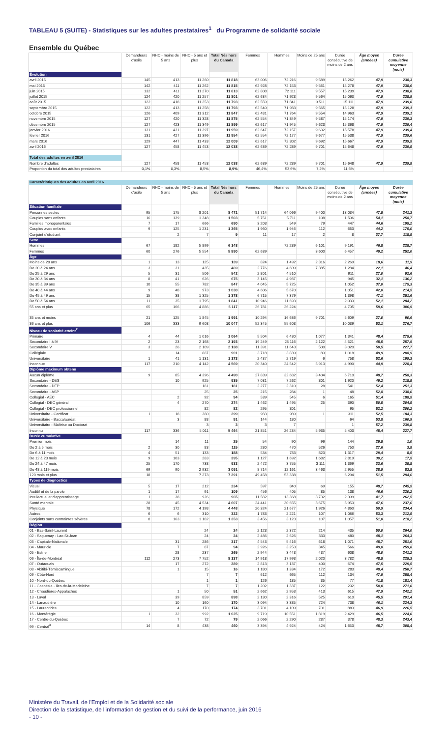TABLEAU 5 (SUITE) - Statistiques sur les adultes prestataires<sup>1</sup> du Programme de solidarité sociale
Ensemble du Québec
| | Demandeurs d'asile | NHC - moins de 5 ans | NHC - 5 ans et plus | Total Nés hors du Canada | Femmes | Hommes | Moins de 25 ans | Durée consécutive de moins de 2 ans | Âge moyen (années) | Durée cumulative moyenne (mois) |
| --- | --- | --- | --- | --- | --- | --- | --- | --- | --- | --- |
| Évolution | | | | | | | | | | |
| avril 2015 | 145 | 413 | 11 260 | 11 818 | 63 006 | 72 216 | 9 589 | 15 262 | 47,9 | 238,3 |
| mai 2015 | 142 | 411 | 11 262 | 11 815 | 62 928 | 72 153 | 9 561 | 15 278 | 47,9 | 238,6 |
| juin 2015 | 132 | 411 | 11 270 | 11 813 | 62 808 | 72 111 | 9 557 | 15 239 | 47,9 | 238,8 |
| juillet 2015 | 124 | 420 | 11 257 | 11 801 | 62 634 | 71 923 | 9 564 | 15 060 | 47,9 | 238,9 |
| août 2015 | 122 | 418 | 11 253 | 11 793 | 62 559 | 71 841 | 9 511 | 15 111 | 47,9 | 239,0 |
| septembre 2015 | 122 | 413 | 11 258 | 11 793 | 62 540 | 71 933 | 9 565 | 15 128 | 47,9 | 239,1 |
| octobre 2015 | 126 | 409 | 11 312 | 11 847 | 62 481 | 71 764 | 9 554 | 14 963 | 47,9 | 239,1 |
| novembre 2015 | 127 | 420 | 11 328 | 11 875 | 62 554 | 71 849 | 9 587 | 15 174 | 47,9 | 239,3 |
| décembre 2015 | 127 | 423 | 11 349 | 11 899 | 62 617 | 71 945 | 9 623 | 15 368 | 47,9 | 239,4 |
| janvier 2016 | 131 | 431 | 11 397 | 11 959 | 62 647 | 72 157 | 9 632 | 15 578 | 47,9 | 239,4 |
| février 2016 | 131 | 427 | 11 396 | 11 954 | 62 554 | 72 177 | 9 677 | 15 538 | 47,9 | 239,6 |
| mars 2016 | 129 | 447 | 11 433 | 12 009 | 62 617 | 72 302 | 9 692 | 15 667 | 47,9 | 239,5 |
| avril 2016 | 127 | 458 | 11 453 | 12 038 | 62 639 | 72 289 | 9 701 | 15 648 | 47,9 | 239,5 |
| Total des adultes en avril 2016 | | | | | | | | | | |
| Nombre d'adultes | 127 | 458 | 11 453 | 12 038 | 62 639 | 72 289 | 9 701 | 15 648 | 47,9 | 239,5 |
| Proportion du total des adultes prestataires | 0,1% | 0,3% | 8,5% | 8,9% | 46,4% | 53,6% | 7,2% | 11,6% | | |
| Caractéristiques des adultes en avril 2016 | | | | | | | | | | |
| | Demandeurs d'asile | NHC - moins de 5 ans | NHC - 5 ans et plus | Total Nés hors du Canada | Femmes | Hommes | Moins de 25 ans | Durée consécutive de moins de 2 ans | Âge moyen (années) | Durée cumulative moyenne (mois) |
| Situation familiale | | | | | | | | | | |
| Personnes seules | 95 | 175 | 8 201 | 8 471 | 51 714 | 64 066 | 9 400 | 13 034 | 47,5 | 241,3 |
| Couples sans enfants | 16 | 139 | 1 348 | 1 503 | 5 751 | 5 711 | 108 | 1 506 | 54,1 | 258,7 |
| Familles monoparentales | 7 | 17 | 666 | 690 | 3 203 | 549 | 79 | 447 | 44,6 | 195,2 |
| Couples avec enfants | 9 | 125 | 1 231 | 1 365 | 1 960 | 1 946 | 112 | 653 | 44,2 | 175,0 |
| Conjoint d'étudiant | | 2 | 7 | 9 | 11 | 17 | 2 | 8 | 37,7 | 118,5 |
| Sexe | | | | | | | | | | |
| Hommes | 67 | 182 | 5 899 | 6 148 | | 72 289 | 6 101 | 9 191 | 46,8 | 228,7 |
| Femmes | 60 | 276 | 5 554 | 5 890 | 62 639 | | 3 600 | 6 457 | 49,2 | 252,0 |
| Âge | | | | | | | | | | |
| Moins de 20 ans | 1 | 13 | 125 | 139 | 824 | 1 492 | 2 316 | 2 269 | 18,6 | 11,9 |
| De 20 à 24 ans | 3 | 31 | 435 | 469 | 2 776 | 4 609 | 7 385 | 1 284 | 22,1 | 46,4 |
| De 25 à 29 ans | 5 | 31 | 506 | 542 | 2 801 | 4 510 | | 911 | 27,0 | 92,6 |
| De 30 à 34 ans | 8 | 41 | 626 | 675 | 3 145 | 4 987 | | 945 | 32,1 | 136,2 |
| De 35 à 39 ans | 10 | 55 | 782 | 847 | 4 045 | 5 725 | | 1 052 | 37,0 | 175,3 |
| De 40 à 44 ans | 9 | 48 | 973 | 1 030 | 4 606 | 5 670 | | 1 051 | 42,0 | 214,5 |
| De 45 à 49 ans | 15 | 38 | 1 325 | 1 378 | 6 715 | 7 379 | | 1 398 | 47,1 | 251,6 |
| De 50 à 54 ans | 11 | 35 | 1 795 | 1 841 | 10 946 | 11 693 | | 2 033 | 52,1 | 284,2 |
| 55 ans et plus | 65 | 166 | 4 886 | 5 117 | 26 781 | 26 224 | | 4 705 | 59,6 | 306,9 |
| 35 ans et moins | 21 | 125 | 1 845 | 1 991 | 10 294 | 16 686 | 9 701 | 5 609 | 27,0 | 90,6 |
| 36 ans et plus | 106 | 333 | 9 608 | 10 047 | 52 345 | 55 603 | | 10 039 | 53,1 | 276,7 |
| Niveau de scolarité atteint<sup>2</sup> | | | | | | | | | | |
| Primaire | 4 | 44 | 1 016 | 1 064 | 5 504 | 6 430 | 1 077 | 1 341 | 48,4 | 275,6 |
| Secondaire I à IV | 2 | 23 | 2 168 | 2 193 | 19 249 | 23 116 | 2 122 | 4 521 | 48,5 | 257,9 |
| Secondaire V | 3 | 26 | 2 109 | 2 138 | 11 391 | 11 643 | 500 | 3 020 | 50,5 | 227,7 |
| Collégiale | | 14 | 887 | 901 | 3 718 | 3 839 | 83 | 1 018 | 49,9 | 208,9 |
| Universitaire | 1 | 41 | 1 131 | 1 173 | 2 437 | 2 719 | 6 | 758 | 52,6 | 199,3 |
| Inconnue | 117 | 310 | 4 142 | 4 569 | 20 340 | 24 542 | 5 913 | 4 990 | 44,9 | 228,4 |
| Diplôme maximum obtenu | | | | | | | | | | |
| Aucun diplôme | 9 | 85 | 4 396 | 4 490 | 27 839 | 32 682 | 3 404 | 6 710 | 48,7 | 258,3 |
| Secondaire - DES | | 10 | 925 | 935 | 7 031 | 7 262 | 301 | 1 920 | 49,2 | 218,5 |
| Secondaire - DEP | | | 181 | 181 | 2 277 | 2 310 | 28 | 541 | 52,4 | 251,3 |
| Secondaire - ASP | | | 25 | 25 | 215 | 284 | 1 | 48 | 52,8 | 238,0 |
| Collégial - AEC | | 2 | 92 | 94 | 539 | 545 | 6 | 165 | 51,4 | 188,5 |
| Collégial - DEC général | | 4 | 270 | 274 | 1 462 | 1 495 | 25 | 390 | 50,5 | 204,5 |
| Collégial - DEC professionnel | | | 82 | 82 | 295 | 301 | | 95 | 52,2 | 200,2 |
| Universitaire - Certificat | 1 | 18 | 380 | 399 | 983 | 989 | 1 | 311 | 52,5 | 184,3 |
| Universitaire - Baccalauréat | | 3 | 88 | 91 | 144 | 180 | | 64 | 53,8 | 160,9 |
| Universitaire - Maîtrise ou Doctorat | | | 3 | 3 | 3 | 7 | | 1 | 57,2 | 239,8 |
| Inconnu | 117 | 336 | 5 011 | 5 464 | 21 851 | 26 234 | 5 935 | 5 403 | 45,4 | 227,7 |
| Durée cumulative | | | | | | | | | | |
| Premier mois | | 14 | 11 | 25 | 54 | 90 | 96 | 144 | 29,5 | 1,0 |
| De 2 à 5 mois | 2 | 30 | 83 | 115 | 280 | 470 | 526 | 750 | 27,6 | 3,5 |
| De 6 à 11 mois | 4 | 51 | 133 | 188 | 534 | 783 | 823 | 1 317 | 29,4 | 8,5 |
| De 12 à 23 mois | 9 | 103 | 283 | 395 | 1 127 | 1 692 | 1 682 | 2 819 | 30,2 | 17,5 |
| De 24 à 47 mois | 25 | 170 | 738 | 933 | 2 472 | 3 755 | 3 111 | 1 369 | 33,6 | 35,8 |
| De 48 à 119 mois | 69 | 90 | 2 932 | 3 091 | 8 714 | 12 161 | 3 463 | 2 955 | 38,9 | 83,8 |
| 120 mois et plus | 18 | | 7 273 | 7 291 | 49 458 | 53 338 | | 6 294 | 51,5 | 294,6 |
| Types de diagnostics | | | | | | | | | | |
| Visuel | 5 | 17 | 212 | 234 | 597 | 840 | 69 | 155 | 48,7 | 245,5 |
| Auditif et de la parole | 1 | 17 | 91 | 109 | 456 | 405 | 85 | 138 | 46,6 | 220,2 |
| Intellectuel et d'apprentissage | 1 | 38 | 926 | 965 | 11 582 | 13 368 | 3 732 | 2 399 | 41,7 | 262,5 |
| Santé mentale | 28 | 45 | 4 534 | 4 607 | 24 441 | 30 655 | 3 675 | 5 953 | 47,6 | 237,6 |
| Physique | 78 | 172 | 4 198 | 4 448 | 20 324 | 21 677 | 1 926 | 4 860 | 50,9 | 234,4 |
| Autres | 6 | 6 | 310 | 322 | 1 783 | 2 221 | 107 | 1 086 | 53,3 | 212,5 |
| Conjoints sans contraintes sévères | 8 | 163 | 1 182 | 1 353 | 3 456 | 3 123 | 107 | 1 057 | 51,0 | 218,2 |
| Région | | | | | | | | | | |
| 01 - Bas-Saint-Laurent | | | 24 | 24 | 2 123 | 2 372 | 214 | 435 | 50,0 | 264,0 |
| 02 - Saguenay - Lac-St-Jean | | | 24 | 24 | 2 486 | 2 626 | 333 | 480 | 48,1 | 264,3 |
| 03 - Capitale-Nationale | | 31 | 286 | 317 | 4 543 | 5 416 | 618 | 1 071 | 48,7 | 251,6 |
| 04 - Mauricie | | 7 | 87 | 94 | 2 926 | 3 253 | 345 | 566 | 49,0 | 259,8 |
| 05 - Estrie | | 28 | 237 | 265 | 2 944 | 3 443 | 437 | 608 | 48,0 | 241,2 |
| 06 - Île-de-Montréal | 112 | 273 | 7 752 | 8 137 | 14 918 | 17 993 | 2 020 | 3 782 | 48,5 | 225,3 |
| 07 - Outaouais | | 17 | 272 | 289 | 2 813 | 3 137 | 400 | 674 | 47,5 | 229,5 |
| 08 - Abitibi-Témiscamingue | | 1 | 15 | 16 | 1 180 | 1 334 | 172 | 283 | 48,4 | 250,7 |
| 09 - Côte-Nord | | | 7 | 7 | 612 | 665 | 112 | 134 | 47,9 | 258,4 |
| 10 - Nord-du-Québec | | | 1 | 1 | 126 | 185 | 35 | 77 | 41,8 | 181,4 |
| 11 - Gaspésie - Îles-de-la-Madeleine | | | 7 | 7 | 1 202 | 1 337 | 122 | 232 | 50,0 | 271,0 |
| 12 - Chaudières-Appalaches | | 1 | 50 | 51 | 2 662 | 2 953 | 413 | 615 | 47,9 | 242,2 |
| 13 - Laval | | 39 | 859 | 898 | 2 130 | 2 316 | 525 | 610 | 45,5 | 201,4 |
| 14 - Lanaudière | | 10 | 160 | 170 | 3 094 | 3 385 | 724 | 738 | 46,1 | 224,3 |
| 15 - Laurentides | | 4 | 170 | 174 | 3 701 | 4 109 | 701 | 883 | 46,9 | 226,5 |
| 16 - Montérégie | 1 | 32 | 992 | 1 025 | 9 719 | 10 551 | 1 819 | 2 429 | 46,5 | 224,0 |
| 17 - Centre-du-Québec | | 7 | 72 | 79 | 2 066 | 2 290 | 287 | 378 | 48,3 | 243,4 |
| 99 - Central<sup>3</sup> | 14 | 8 | 438 | 460 | 3 394 | 4 924 | 424 | 1 653 | 48,7 | 308,4 |
Ministère du Travail, de l'Emploi et de la Solidarité sociale
Direction de la statistique, de l'information de gestion et du suivi de la performance, juin 2016
- 10 -